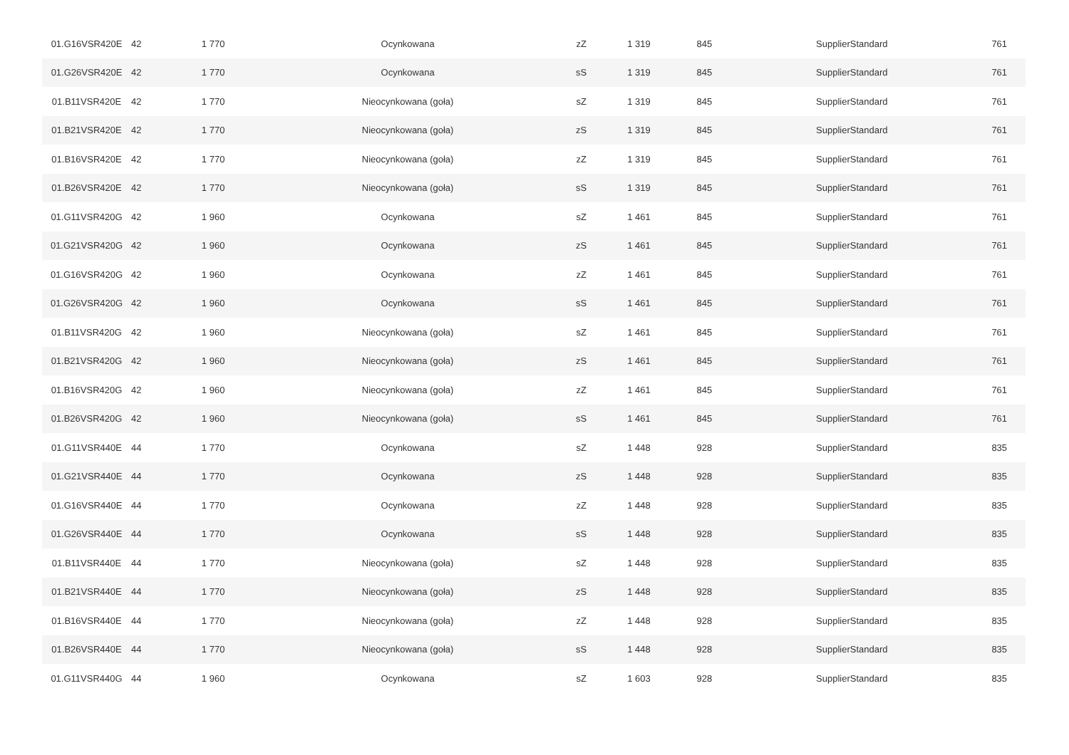| 01.G16VSR420E | 42 | 1 770 | Ocynkowana | zZ | 1 319 | 845 | SupplierStandard | 761 |
| 01.G26VSR420E | 42 | 1 770 | Ocynkowana | sS | 1 319 | 845 | SupplierStandard | 761 |
| 01.B11VSR420E | 42 | 1 770 | Nieocynkowana (goła) | sZ | 1 319 | 845 | SupplierStandard | 761 |
| 01.B21VSR420E | 42 | 1 770 | Nieocynkowana (goła) | zS | 1 319 | 845 | SupplierStandard | 761 |
| 01.B16VSR420E | 42 | 1 770 | Nieocynkowana (goła) | zZ | 1 319 | 845 | SupplierStandard | 761 |
| 01.B26VSR420E | 42 | 1 770 | Nieocynkowana (goła) | sS | 1 319 | 845 | SupplierStandard | 761 |
| 01.G11VSR420G | 42 | 1 960 | Ocynkowana | sZ | 1 461 | 845 | SupplierStandard | 761 |
| 01.G21VSR420G | 42 | 1 960 | Ocynkowana | zS | 1 461 | 845 | SupplierStandard | 761 |
| 01.G16VSR420G | 42 | 1 960 | Ocynkowana | zZ | 1 461 | 845 | SupplierStandard | 761 |
| 01.G26VSR420G | 42 | 1 960 | Ocynkowana | sS | 1 461 | 845 | SupplierStandard | 761 |
| 01.B11VSR420G | 42 | 1 960 | Nieocynkowana (goła) | sZ | 1 461 | 845 | SupplierStandard | 761 |
| 01.B21VSR420G | 42 | 1 960 | Nieocynkowana (goła) | zS | 1 461 | 845 | SupplierStandard | 761 |
| 01.B16VSR420G | 42 | 1 960 | Nieocynkowana (goła) | zZ | 1 461 | 845 | SupplierStandard | 761 |
| 01.B26VSR420G | 42 | 1 960 | Nieocynkowana (goła) | sS | 1 461 | 845 | SupplierStandard | 761 |
| 01.G11VSR440E | 44 | 1 770 | Ocynkowana | sZ | 1 448 | 928 | SupplierStandard | 835 |
| 01.G21VSR440E | 44 | 1 770 | Ocynkowana | zS | 1 448 | 928 | SupplierStandard | 835 |
| 01.G16VSR440E | 44 | 1 770 | Ocynkowana | zZ | 1 448 | 928 | SupplierStandard | 835 |
| 01.G26VSR440E | 44 | 1 770 | Ocynkowana | sS | 1 448 | 928 | SupplierStandard | 835 |
| 01.B11VSR440E | 44 | 1 770 | Nieocynkowana (goła) | sZ | 1 448 | 928 | SupplierStandard | 835 |
| 01.B21VSR440E | 44 | 1 770 | Nieocynkowana (goła) | zS | 1 448 | 928 | SupplierStandard | 835 |
| 01.B16VSR440E | 44 | 1 770 | Nieocynkowana (goła) | zZ | 1 448 | 928 | SupplierStandard | 835 |
| 01.B26VSR440E | 44 | 1 770 | Nieocynkowana (goła) | sS | 1 448 | 928 | SupplierStandard | 835 |
| 01.G11VSR440G | 44 | 1 960 | Ocynkowana | sZ | 1 603 | 928 | SupplierStandard | 835 |